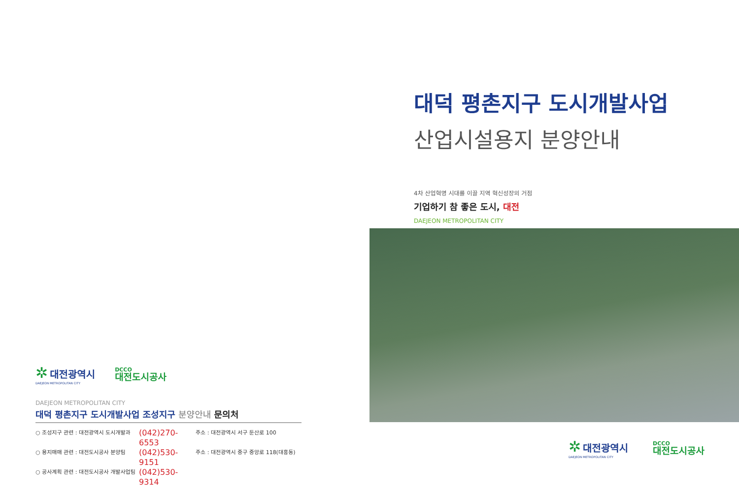✲ 대전광역시
DAEJEON METROPOLITAN CITY
DCCO
대전도시공사
DAEJEON METROPOLITAN CITY
대덕 평촌지구 도시개발사업 조성지구 분양안내 문의처
○ 조성지구 관련 : 대전광역시 도시개발과
(042)270-6553
주소 : 대전광역시 서구 둔산로 100
○ 용지매매 관련 : 대전도시공사 분양팀
(042)530-9151
주소 : 대전광역시 중구 중앙로 118(대흥동)
○ 공사계획 관련 : 대전도시공사 개발사업팀
(042)530-9314
대덕 평촌지구 도시개발사업
산업시설용지 분양안내
4차 산업혁명 시대를 이끌 지역 혁신성장의 거점
기업하기 참 좋은 도시, 대전
DAEJEON METROPOLITAN CITY
✲ 대전광역시
DAEJEON METROPOLITAN CITY
DCCO
대전도시공사